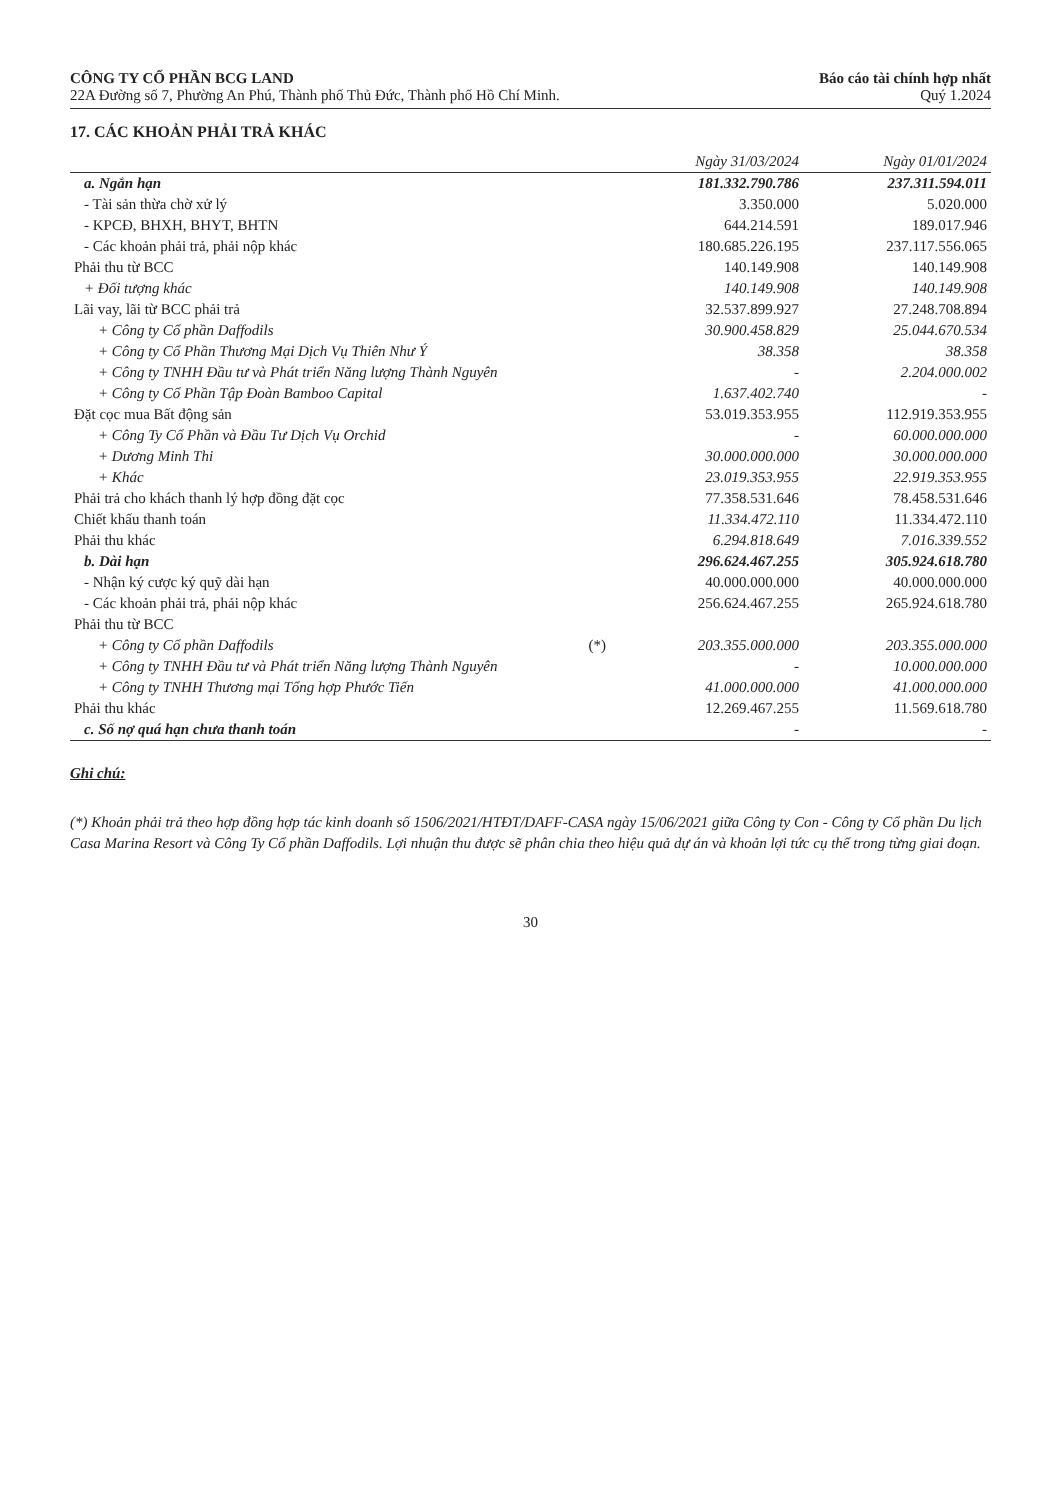CÔNG TY CỔ PHẦN BCG LAND
22A Đường số 7, Phường An Phú, Thành phố Thủ Đức, Thành phố Hồ Chí Minh.
Báo cáo tài chính hợp nhất
Quý 1.2024
17. CÁC KHOẢN PHẢI TRẢ KHÁC
| | | Ngày 31/03/2024 | Ngày 01/01/2024 |
| --- | --- | --- | --- |
| a. Ngắn hạn | | 181.332.790.786 | 237.311.594.011 |
| - Tài sản thừa chờ xử lý | | 3.350.000 | 5.020.000 |
| - KPCĐ, BHXH, BHYT, BHTN | | 644.214.591 | 189.017.946 |
| - Các khoản phải trả, phải nộp khác | | 180.685.226.195 | 237.117.556.065 |
| Phải thu từ BCC | | 140.149.908 | 140.149.908 |
| + Đối tượng khác | | 140.149.908 | 140.149.908 |
| Lãi vay, lãi từ BCC phải trả | | 32.537.899.927 | 27.248.708.894 |
| + Công ty Cổ phần Daffodils | | 30.900.458.829 | 25.044.670.534 |
| + Công ty Cổ Phần Thương Mại Dịch Vụ Thiên Như Ý | | 38.358 | 38.358 |
| + Công ty TNHH Đầu tư và Phát triển Năng lượng Thành Nguyên | | - | 2.204.000.002 |
| + Công ty Cổ Phần Tập Đoàn Bamboo Capital | | 1.637.402.740 | - |
| Đặt cọc mua Bất động sản | | 53.019.353.955 | 112.919.353.955 |
| + Công Ty Cổ Phần và Đầu Tư Dịch Vụ Orchid | | - | 60.000.000.000 |
| + Dương Minh Thi | | 30.000.000.000 | 30.000.000.000 |
| + Khác | | 23.019.353.955 | 22.919.353.955 |
| Phải trả cho khách thanh lý hợp đồng đặt cọc | | 77.358.531.646 | 78.458.531.646 |
| Chiết khấu thanh toán | | 11.334.472.110 | 11.334.472.110 |
| Phải thu khác | | 6.294.818.649 | 7.016.339.552 |
| b. Dài hạn | | 296.624.467.255 | 305.924.618.780 |
| - Nhận ký cược ký quỹ dài hạn | | 40.000.000.000 | 40.000.000.000 |
| - Các khoản phải trả, phải nộp khác | | 256.624.467.255 | 265.924.618.780 |
| Phải thu từ BCC | | | |
| + Công ty Cổ phần Daffodils | (*) | 203.355.000.000 | 203.355.000.000 |
| + Công ty TNHH Đầu tư và Phát triển Năng lượng Thành Nguyên | | - | 10.000.000.000 |
| + Công ty TNHH Thương mại Tổng hợp Phước Tiến | | 41.000.000.000 | 41.000.000.000 |
| Phải thu khác | | 12.269.467.255 | 11.569.618.780 |
| c. Số nợ quá hạn chưa thanh toán | | - | - |
Ghi chú:
(*) Khoản phải trả theo hợp đồng hợp tác kinh doanh số 1506/2021/HTĐT/DAFF-CASA ngày 15/06/2021 giữa Công ty Con - Công ty Cổ phần Du lịch Casa Marina Resort và Công Ty Cổ phần Daffodils. Lợi nhuận thu được sẽ phân chia theo hiệu quả dự án và khoản lợi tức cụ thể trong từng giai đoạn.
30